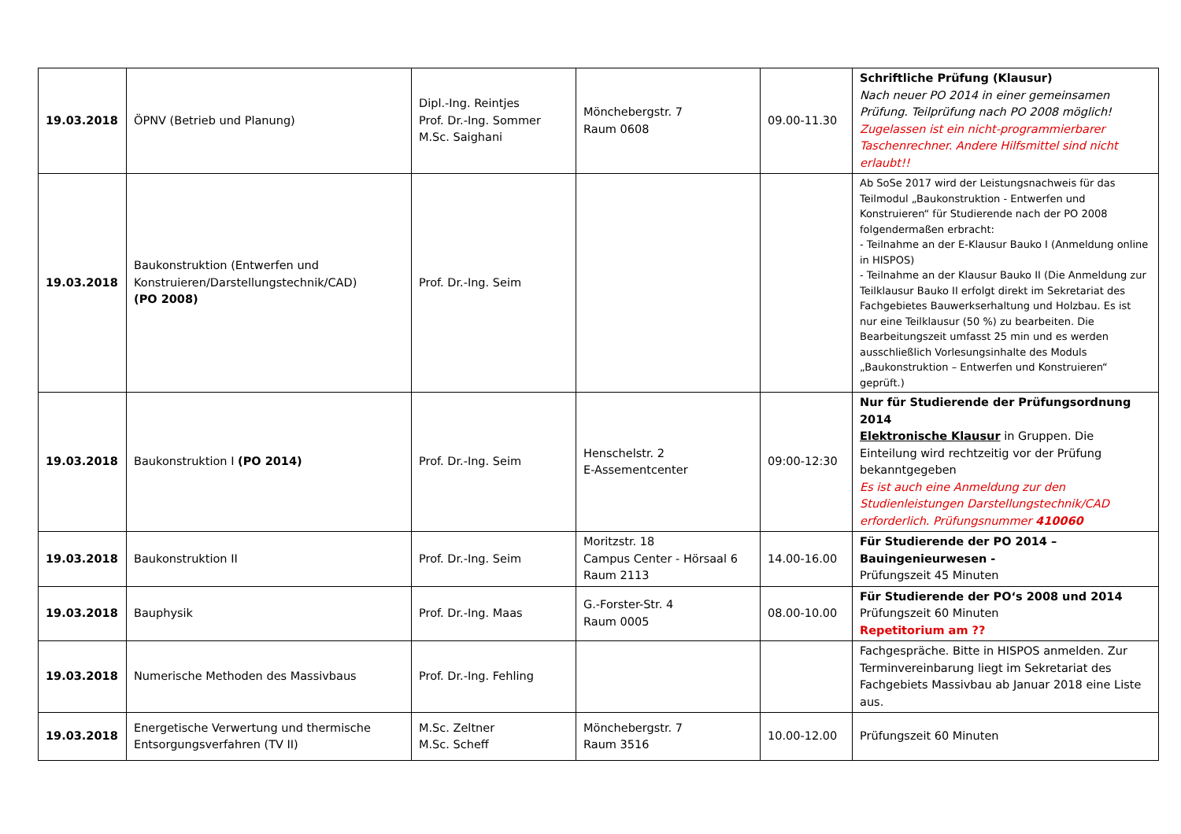| 19.03.2018 | ÖPNV (Betrieb und Planung) | Dipl.-Ing. Reintjes Prof. Dr.-Ing. Sommer M.Sc. Saighani | Mönchebergstr. 7 Raum 0608 | 09.00-11.30 | Schriftliche Prüfung (Klausur) Nach neuer PO 2014 in einer gemeinsamen Prüfung. Teilprüfung nach PO 2008 möglich! Zugelassen ist ein nicht-programmierbarer Taschenrechner. Andere Hilfsmittel sind nicht erlaubt!! |
| 19.03.2018 | Baukonstruktion (Entwerfen und Konstruieren/Darstellungstechnik/CAD) (PO 2008) | Prof. Dr.-Ing. Seim | | | Ab SoSe 2017 wird der Leistungsnachweis für das Teilmodul „Baukonstruktion - Entwerfen und Konstruieren“ für Studierende nach der PO 2008 folgendermaßen erbracht: - Teilnahme an der E-Klausur Bauko I (Anmeldung online in HISPOS) - Teilnahme an der Klausur Bauko II (Die Anmeldung zur Teilklausur Bauko II erfolgt direkt im Sekretariat des Fachgebietes Bauwerkserhaltung und Holzbau. Es ist nur eine Teilklausur (50 %) zu bearbeiten. Die Bearbeitungszeit umfasst 25 min und es werden ausschließlich Vorlesungsinhalte des Moduls „Baukonstruktion – Entwerfen und Konstruieren“ geprüft.) |
| 19.03.2018 | Baukonstruktion I (PO 2014) | Prof. Dr.-Ing. Seim | Henschelstr. 2 E-Assementcenter | 09:00-12:30 | Nur für Studierende der Prüfungsordnung 2014 Elektronische Klausur in Gruppen. Die Einteilung wird rechtzeitig vor der Prüfung bekanntgegeben Es ist auch eine Anmeldung zur den Studienleistungen Darstellungstechnik/CAD erforderlich. Prüfungsnummer 410060 |
| 19.03.2018 | Baukonstruktion II | Prof. Dr.-Ing. Seim | Moritzstr. 18 Campus Center - Hörsaal 6 Raum 2113 | 14.00-16.00 | Für Studierende der PO 2014 – Bauingenieurwesen - Prüfungszeit 45 Minuten |
| 19.03.2018 | Bauphysik | Prof. Dr.-Ing. Maas | G.-Forster-Str. 4 Raum 0005 | 08.00-10.00 | Für Studierende der PO‘s 2008 und 2014 Prüfungszeit 60 Minuten Repetitorium am ?? |
| 19.03.2018 | Numerische Methoden des Massivbaus | Prof. Dr.-Ing. Fehling | | | Fachgespräche. Bitte in HISPOS anmelden. Zur Terminvereinbarung liegt im Sekretariat des Fachgebiets Massivbau ab Januar 2018 eine Liste aus. |
| 19.03.2018 | Energetische Verwertung und thermische Entsorgungsverfahren (TV II) | M.Sc. Zeltner M.Sc. Scheff | Mönchebergstr. 7 Raum 3516 | 10.00-12.00 | Prüfungszeit 60 Minuten |